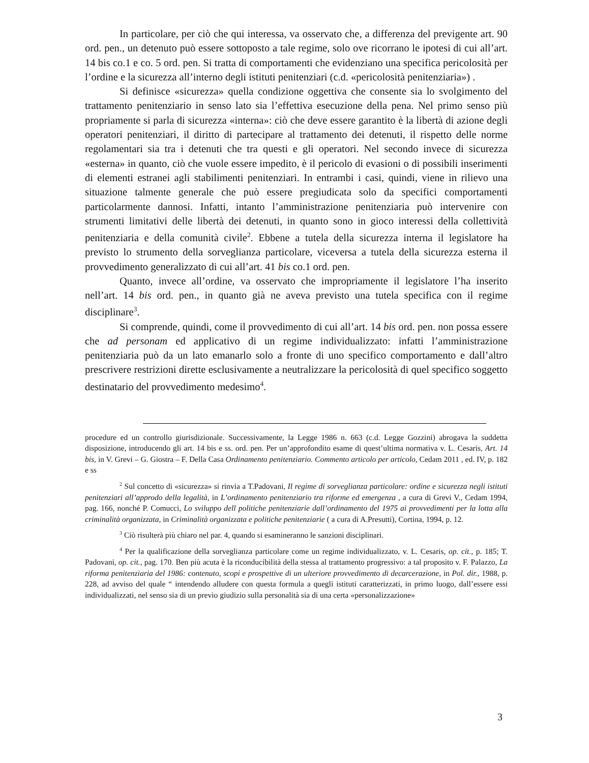In particolare, per ciò che qui interessa, va osservato che, a differenza del previgente art. 90 ord. pen., un detenuto può essere sottoposto a tale regime, solo ove ricorrano le ipotesi di cui all’art. 14 bis co.1 e co. 5 ord. pen. Si tratta di comportamenti che evidenziano una specifica pericolosità per l’ordine e la sicurezza all’interno degli istituti penitenziari (c.d. «pericolosità penitenziaria») .
Si definisce «sicurezza» quella condizione oggettiva che consente sia lo svolgimento del trattamento penitenziario in senso lato sia l’effettiva esecuzione della pena. Nel primo senso più propriamente si parla di sicurezza «interna»: ciò che deve essere garantito è la libertà di azione degli operatori penitenziari, il diritto di partecipare al trattamento dei detenuti, il rispetto delle norme regolamentari sia tra i detenuti che tra questi e gli operatori. Nel secondo invece di sicurezza «esterna» in quanto, ciò che vuole essere impedito, è il pericolo di evasioni o di possibili inserimenti di elementi estranei agli stabilimenti penitenziari. In entrambi i casi, quindi, viene in rilievo una situazione talmente generale che può essere pregiudicata solo da specifici comportamenti particolarmente dannosi. Infatti, intanto l’amministrazione penitenziaria può intervenire con strumenti limitativi delle libertà dei detenuti, in quanto sono in gioco interessi della collettività penitenziaria e della comunità civile<sup>2</sup>. Ebbene a tutela della sicurezza interna il legislatore ha previsto lo strumento della sorveglianza particolare, viceversa a tutela della sicurezza esterna il provvedimento generalizzato di cui all’art. 41 bis co.1 ord. pen.
Quanto, invece all’ordine, va osservato che impropriamente il legislatore l’ha inserito nell’art. 14 bis ord. pen., in quanto già ne aveva previsto una tutela specifica con il regime disciplinare<sup>3</sup>.
Si comprende, quindi, come il provvedimento di cui all’art. 14 bis ord. pen. non possa essere che ad personam ed applicativo di un regime individualizzato: infatti l’amministrazione penitenziaria può da un lato emanarlo solo a fronte di uno specifico comportamento e dall’altro prescrivere restrizioni dirette esclusivamente a neutralizzare la pericolosità di quel specifico soggetto destinatario del provvedimento medesimo<sup>4</sup>.
procedure ed un controllo giurisdizionale. Successivamente, la Legge 1986 n. 663 (c.d. Legge Gozzini) abrogava la suddetta disposizione, introducendo gli art. 14 bis e ss. ord. pen. Per un’approfondito esame di quest’ultima normativa v. L. Cesaris, Art. 14 bis, in V. Grevi – G. Giostra – F. Della Casa Ordinamento penitenziario. Commento articolo per articolo, Cedam 2011 , ed. IV, p. 182 e ss
<sup>2</sup> Sul concetto di «sicurezza» si rinvia a T.Padovani, Il regime di sorveglianza particolare: ordine e sicurezza negli istituti penitenziari all’approdo della legalità, in L’ordinamento penitenziario tra riforme ed emergenza , a cura di Grevi V., Cedam 1994, pag. 166, nonché P. Comucci, Lo sviluppo dell politiche penitenziarie dall’ordinamento del 1975 ai provvedimenti per la lotta alla criminalità organizzata, in Criminalità organizzata e politiche penitenziarie ( a cura di A.Presutti), Cortina, 1994, p. 12.
<sup>3</sup> Ciò risulterà più chiaro nel par. 4, quando si esamineranno le sanzioni disciplinari.
<sup>4</sup> Per la qualificazione della sorveglianza particolare come un regime individualizzato, v. L. Cesaris, op. cit., p. 185; T. Padovani, op. cit., pag. 170. Ben più acuta è la riconducibilità della stessa al trattamento progressivo: a tal proposito v. F. Palazzo, La riforma penitenziaria del 1986: contenuto, scopi e prospettive di un ulteriore provvedimento di decarcerazione, in Pol. dir., 1988, p. 228, ad avviso del quale “ intendendo alludere con questa formula a quegli istituti caratterizzati, in primo luogo, dall’essere essi individualizzati, nel senso sia di un previo giudizio sulla personalità sia di una certa «personalizzazione»
3